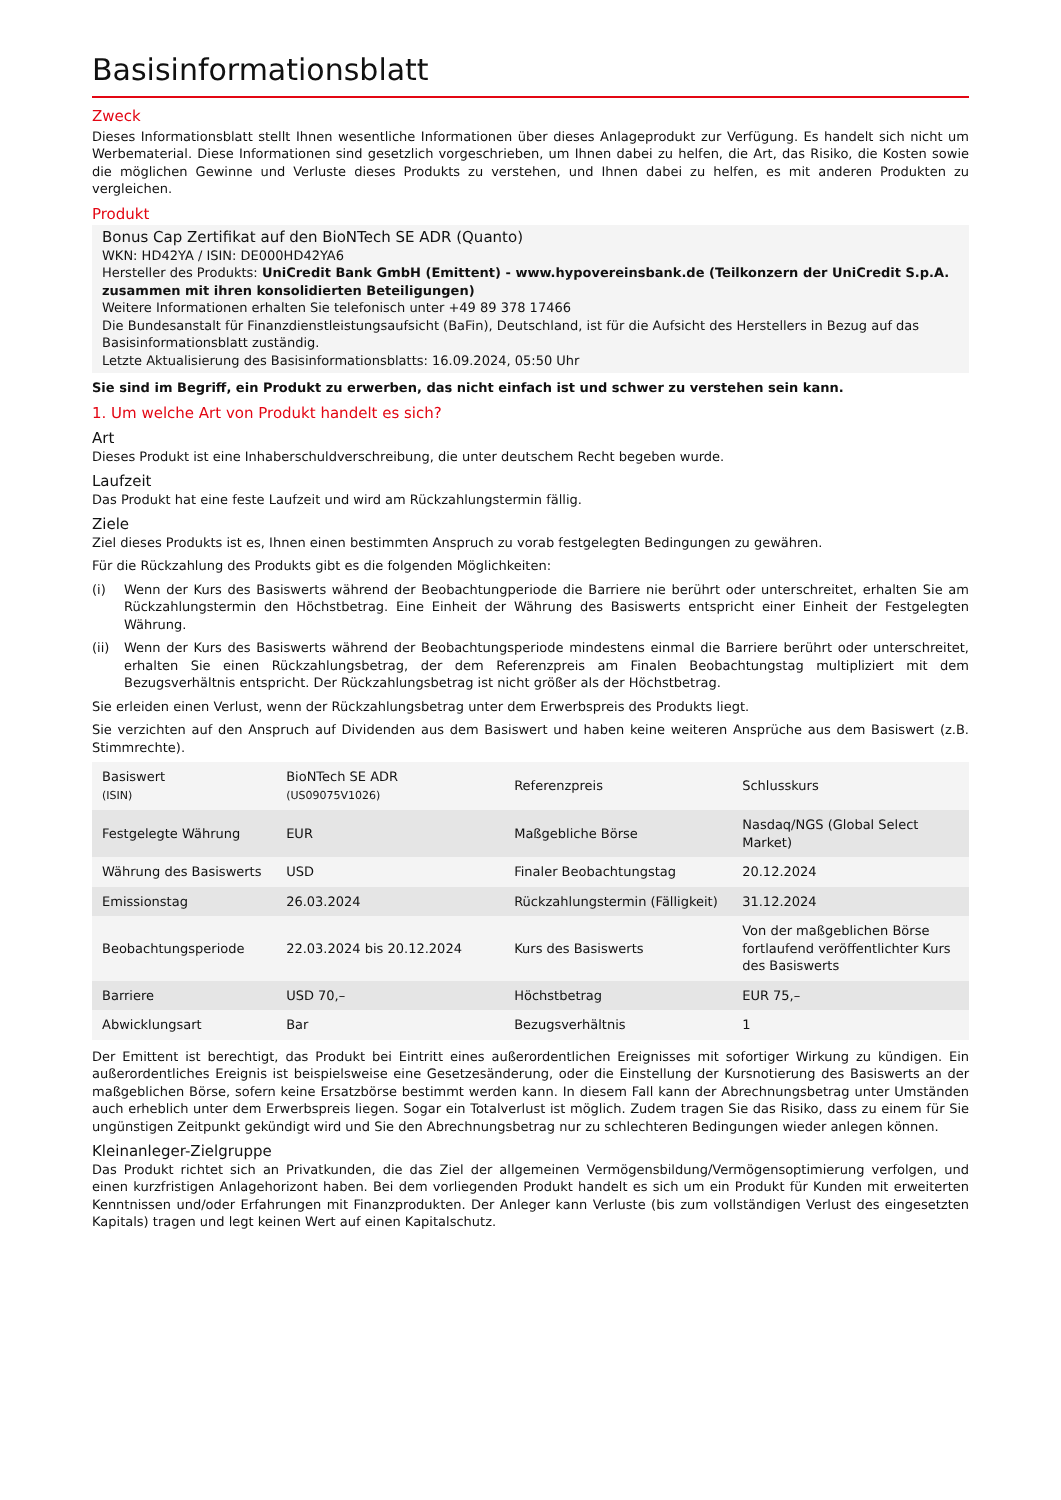Basisinformationsblatt
Zweck
Dieses Informationsblatt stellt Ihnen wesentliche Informationen über dieses Anlageprodukt zur Verfügung. Es handelt sich nicht um Werbematerial. Diese Informationen sind gesetzlich vorgeschrieben, um Ihnen dabei zu helfen, die Art, das Risiko, die Kosten sowie die möglichen Gewinne und Verluste dieses Produkts zu verstehen, und Ihnen dabei zu helfen, es mit anderen Produkten zu vergleichen.
Produkt
Bonus Cap Zertifikat auf den BioNTech SE ADR (Quanto)
WKN: HD42YA / ISIN: DE000HD42YA6
Hersteller des Produkts: UniCredit Bank GmbH (Emittent) - www.hypovereinsbank.de (Teilkonzern der UniCredit S.p.A. zusammen mit ihren konsolidierten Beteiligungen)
Weitere Informationen erhalten Sie telefonisch unter +49 89 378 17466
Die Bundesanstalt für Finanzdienstleistungsaufsicht (BaFin), Deutschland, ist für die Aufsicht des Herstellers in Bezug auf das Basisinformationsblatt zuständig.
Letzte Aktualisierung des Basisinformationsblatts: 16.09.2024, 05:50 Uhr
Sie sind im Begriff, ein Produkt zu erwerben, das nicht einfach ist und schwer zu verstehen sein kann.
1. Um welche Art von Produkt handelt es sich?
Art
Dieses Produkt ist eine Inhaberschuldverschreibung, die unter deutschem Recht begeben wurde.
Laufzeit
Das Produkt hat eine feste Laufzeit und wird am Rückzahlungstermin fällig.
Ziele
Ziel dieses Produkts ist es, Ihnen einen bestimmten Anspruch zu vorab festgelegten Bedingungen zu gewähren.
Für die Rückzahlung des Produkts gibt es die folgenden Möglichkeiten:
(i) Wenn der Kurs des Basiswerts während der Beobachtungperiode die Barriere nie berührt oder unterschreitet, erhalten Sie am Rückzahlungstermin den Höchstbetrag. Eine Einheit der Währung des Basiswerts entspricht einer Einheit der Festgelegten Währung.
(ii) Wenn der Kurs des Basiswerts während der Beobachtungsperiode mindestens einmal die Barriere berührt oder unterschreitet, erhalten Sie einen Rückzahlungsbetrag, der dem Referenzpreis am Finalen Beobachtungstag multipliziert mit dem Bezugsverhältnis entspricht. Der Rückzahlungsbetrag ist nicht größer als der Höchstbetrag.
Sie erleiden einen Verlust, wenn der Rückzahlungsbetrag unter dem Erwerbspreis des Produkts liegt.
Sie verzichten auf den Anspruch auf Dividenden aus dem Basiswert und haben keine weiteren Ansprüche aus dem Basiswert (z.B. Stimmrechte).
| Basiswert (ISIN) | BioNTech SE ADR (US09075V1026) | Referenzpreis | Schlusskurs |
| Festgelegte Währung | EUR | Maßgebliche Börse | Nasdaq/NGS (Global Select Market) |
| Währung des Basiswerts | USD | Finaler Beobachtungstag | 20.12.2024 |
| Emissionstag | 26.03.2024 | Rückzahlungstermin (Fälligkeit) | 31.12.2024 |
| Beobachtungsperiode | 22.03.2024 bis 20.12.2024 | Kurs des Basiswerts | Von der maßgeblichen Börse fortlaufend veröffentlichter Kurs des Basiswerts |
| Barriere | USD 70,– | Höchstbetrag | EUR 75,– |
| Abwicklungsart | Bar | Bezugsverhältnis | 1 |
Der Emittent ist berechtigt, das Produkt bei Eintritt eines außerordentlichen Ereignisses mit sofortiger Wirkung zu kündigen. Ein außerordentliches Ereignis ist beispielsweise eine Gesetzesänderung, oder die Einstellung der Kursnotierung des Basiswerts an der maßgeblichen Börse, sofern keine Ersatzbörse bestimmt werden kann. In diesem Fall kann der Abrechnungsbetrag unter Umständen auch erheblich unter dem Erwerbspreis liegen. Sogar ein Totalverlust ist möglich. Zudem tragen Sie das Risiko, dass zu einem für Sie ungünstigen Zeitpunkt gekündigt wird und Sie den Abrechnungsbetrag nur zu schlechteren Bedingungen wieder anlegen können.
Kleinanleger-Zielgruppe
Das Produkt richtet sich an Privatkunden, die das Ziel der allgemeinen Vermögensbildung/Vermögensoptimierung verfolgen, und einen kurzfristigen Anlagehorizont haben. Bei dem vorliegenden Produkt handelt es sich um ein Produkt für Kunden mit erweiterten Kenntnissen und/oder Erfahrungen mit Finanzprodukten. Der Anleger kann Verluste (bis zum vollständigen Verlust des eingesetzten Kapitals) tragen und legt keinen Wert auf einen Kapitalschutz.